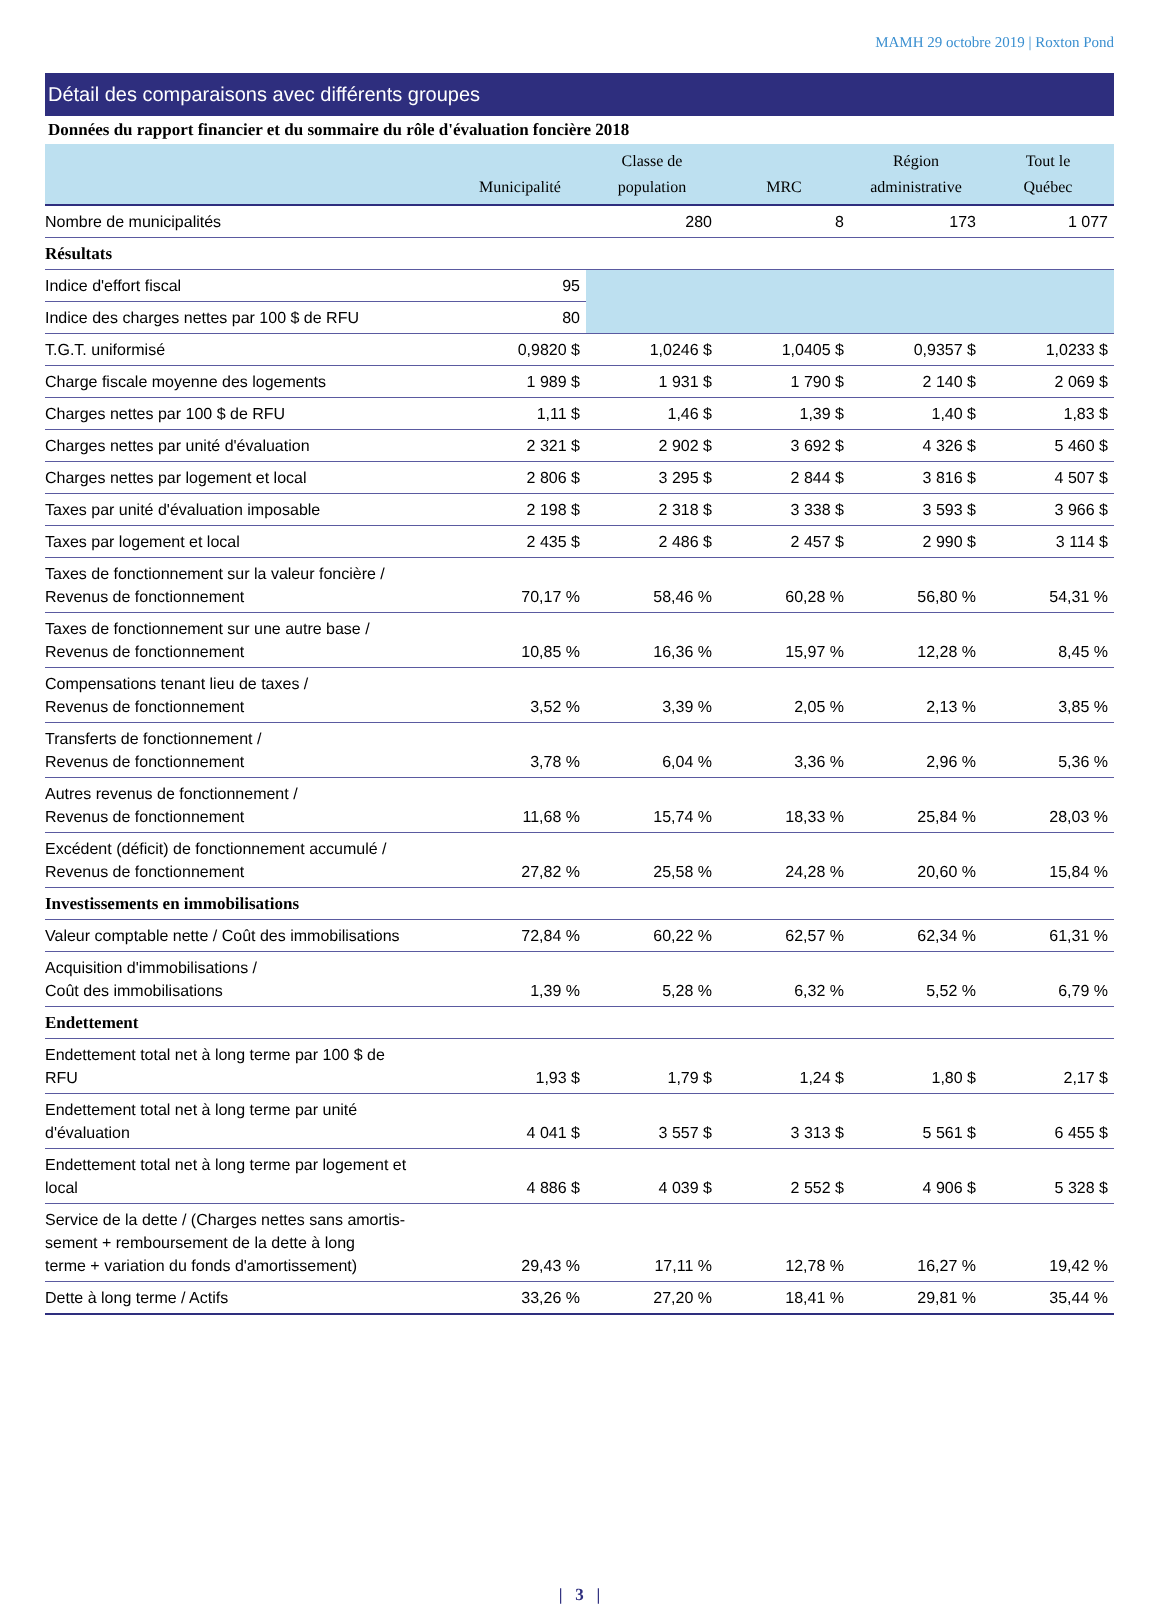MAMH 29 octobre 2019 | Roxton Pond
Détail des comparaisons avec différents groupes
Données du rapport financier et du sommaire du rôle d'évaluation foncière 2018
| | Municipalité | Classe de population | MRC | Région administrative | Tout le Québec |
| --- | --- | --- | --- | --- | --- |
| Nombre de municipalités | | 280 | 8 | 173 | 1 077 |
| Résultats | | | | | |
| Indice d'effort fiscal | 95 | | | | |
| Indice des charges nettes par 100 $ de RFU | 80 | | | | |
| T.G.T. uniformisé | 0,9820 $ | 1,0246 $ | 1,0405 $ | 0,9357 $ | 1,0233 $ |
| Charge fiscale moyenne des logements | 1 989 $ | 1 931 $ | 1 790 $ | 2 140 $ | 2 069 $ |
| Charges nettes par 100 $ de RFU | 1,11 $ | 1,46 $ | 1,39 $ | 1,40 $ | 1,83 $ |
| Charges nettes par unité d'évaluation | 2 321 $ | 2 902 $ | 3 692 $ | 4 326 $ | 5 460 $ |
| Charges nettes par logement et local | 2 806 $ | 3 295 $ | 2 844 $ | 3 816 $ | 4 507 $ |
| Taxes par unité d'évaluation imposable | 2 198 $ | 2 318 $ | 3 338 $ | 3 593 $ | 3 966 $ |
| Taxes par logement et local | 2 435 $ | 2 486 $ | 2 457 $ | 2 990 $ | 3 114 $ |
| Taxes de fonctionnement sur la valeur foncière / Revenus de fonctionnement | 70,17 % | 58,46 % | 60,28 % | 56,80 % | 54,31 % |
| Taxes de fonctionnement sur une autre base / Revenus de fonctionnement | 10,85 % | 16,36 % | 15,97 % | 12,28 % | 8,45 % |
| Compensations tenant lieu de taxes / Revenus de fonctionnement | 3,52 % | 3,39 % | 2,05 % | 2,13 % | 3,85 % |
| Transferts de fonctionnement / Revenus de fonctionnement | 3,78 % | 6,04 % | 3,36 % | 2,96 % | 5,36 % |
| Autres revenus de fonctionnement / Revenus de fonctionnement | 11,68 % | 15,74 % | 18,33 % | 25,84 % | 28,03 % |
| Excédent (déficit) de fonctionnement accumulé / Revenus de fonctionnement | 27,82 % | 25,58 % | 24,28 % | 20,60 % | 15,84 % |
| Investissements en immobilisations | | | | | |
| Valeur comptable nette / Coût des immobilisations | 72,84 % | 60,22 % | 62,57 % | 62,34 % | 61,31 % |
| Acquisition d'immobilisations / Coût des immobilisations | 1,39 % | 5,28 % | 6,32 % | 5,52 % | 6,79 % |
| Endettement | | | | | |
| Endettement total net à long terme par 100 $ de RFU | 1,93 $ | 1,79 $ | 1,24 $ | 1,80 $ | 2,17 $ |
| Endettement total net à long terme par unité d'évaluation | 4 041 $ | 3 557 $ | 3 313 $ | 5 561 $ | 6 455 $ |
| Endettement total net à long terme par logement et local | 4 886 $ | 4 039 $ | 2 552 $ | 4 906 $ | 5 328 $ |
| Service de la dette / (Charges nettes sans amortis- sement + remboursement de la dette à long terme + variation du fonds d'amortissement) | 29,43 % | 17,11 % | 12,78 % | 16,27 % | 19,42 % |
| Dette à long terme / Actifs | 33,26 % | 27,20 % | 18,41 % | 29,81 % | 35,44 % |
| 3 |